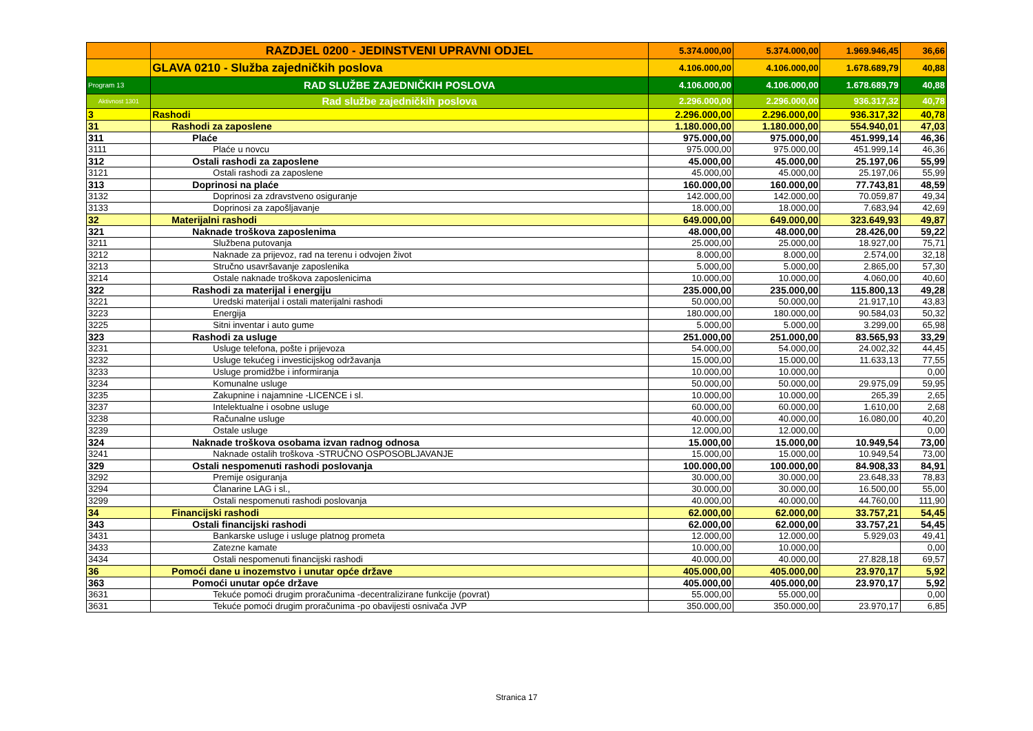| | RAZDJEL 0200 - JEDINSTVENI UPRAVNI ODJEL | 5.374.000,00 | 5.374.000,00 | 1.969.946,45 | 36,66 |
| | GLAVA 0210 - Služba zajedničkih poslova | 4.106.000,00 | 4.106.000,00 | 1.678.689,79 | 40,88 |
| Program 13 | RAD SLUŽBE ZAJEDNIČKIH POSLOVA | 4.106.000,00 | 4.106.000,00 | 1.678.689,79 | 40,88 |
| Aktivnost 1301 | Rad službe zajedničkih poslova | 2.296.000,00 | 2.296.000,00 | 936.317,32 | 40,78 |
| 3 | Rashodi | 2.296.000,00 | 2.296.000,00 | 936.317,32 | 40,78 |
| 31 | Rashodi za zaposlene | 1.180.000,00 | 1.180.000,00 | 554.940,01 | 47,03 |
| 311 | Plaće | 975.000,00 | 975.000,00 | 451.999,14 | 46,36 |
| 3111 | Plaće u novcu | 975.000,00 | 975.000,00 | 451.999,14 | 46,36 |
| 312 | Ostali rashodi za zaposlene | 45.000,00 | 45.000,00 | 25.197,06 | 55,99 |
| 3121 | Ostali rashodi za zaposlene | 45.000,00 | 45.000,00 | 25.197,06 | 55,99 |
| 313 | Doprinosi na plaće | 160.000,00 | 160.000,00 | 77.743,81 | 48,59 |
| 3132 | Doprinosi za zdravstveno osiguranje | 142.000,00 | 142.000,00 | 70.059,87 | 49,34 |
| 3133 | Doprinosi za zapošljavanje | 18.000,00 | 18.000,00 | 7.683,94 | 42,69 |
| 32 | Materijalni rashodi | 649.000,00 | 649.000,00 | 323.649,93 | 49,87 |
| 321 | Naknade troškova zaposlenima | 48.000,00 | 48.000,00 | 28.426,00 | 59,22 |
| 3211 | Službena putovanja | 25.000,00 | 25.000,00 | 18.927,00 | 75,71 |
| 3212 | Naknade za prijevoz, rad na terenu i odvojen život | 8.000,00 | 8.000,00 | 2.574,00 | 32,18 |
| 3213 | Stručno usavršavanje zaposlenika | 5.000,00 | 5.000,00 | 2.865,00 | 57,30 |
| 3214 | Ostale naknade troškova zaposlenicima | 10.000,00 | 10.000,00 | 4.060,00 | 40,60 |
| 322 | Rashodi za materijal i energiju | 235.000,00 | 235.000,00 | 115.800,13 | 49,28 |
| 3221 | Uredski materijal i ostali materijalni rashodi | 50.000,00 | 50.000,00 | 21.917,10 | 43,83 |
| 3223 | Energija | 180.000,00 | 180.000,00 | 90.584,03 | 50,32 |
| 3225 | Sitni inventar i auto gume | 5.000,00 | 5.000,00 | 3.299,00 | 65,98 |
| 323 | Rashodi za usluge | 251.000,00 | 251.000,00 | 83.565,93 | 33,29 |
| 3231 | Usluge telefona, pošte i prijevoza | 54.000,00 | 54.000,00 | 24.002,32 | 44,45 |
| 3232 | Usluge tekućeg i investicijskog održavanja | 15.000,00 | 15.000,00 | 11.633,13 | 77,55 |
| 3233 | Usluge promidžbe i informiranja | 10.000,00 | 10.000,00 | | 0,00 |
| 3234 | Komunalne usluge | 50.000,00 | 50.000,00 | 29.975,09 | 59,95 |
| 3235 | Zakupnine i najamnine -LICENCE i sl. | 10.000,00 | 10.000,00 | 265,39 | 2,65 |
| 3237 | Intelektualne i osobne usluge | 60.000,00 | 60.000,00 | 1.610,00 | 2,68 |
| 3238 | Računalne usluge | 40.000,00 | 40.000,00 | 16.080,00 | 40,20 |
| 3239 | Ostale usluge | 12.000,00 | 12.000,00 | | 0,00 |
| 324 | Naknade troškova osobama izvan radnog odnosa | 15.000,00 | 15.000,00 | 10.949,54 | 73,00 |
| 3241 | Naknade ostalih troškova -STRUČNO OSPOSOBLJAVANJE | 15.000,00 | 15.000,00 | 10.949,54 | 73,00 |
| 329 | Ostali nespomenuti rashodi poslovanja | 100.000,00 | 100.000,00 | 84.908,33 | 84,91 |
| 3292 | Premije osiguranja | 30.000,00 | 30.000,00 | 23.648,33 | 78,83 |
| 3294 | Članarine LAG i sl., | 30.000,00 | 30.000,00 | 16.500,00 | 55,00 |
| 3299 | Ostali nespomenuti rashodi poslovanja | 40.000,00 | 40.000,00 | 44.760,00 | 111,90 |
| 34 | Financijski rashodi | 62.000,00 | 62.000,00 | 33.757,21 | 54,45 |
| 343 | Ostali financijski rashodi | 62.000,00 | 62.000,00 | 33.757,21 | 54,45 |
| 3431 | Bankarske usluge i usluge platnog prometa | 12.000,00 | 12.000,00 | 5.929,03 | 49,41 |
| 3433 | Zatezne kamate | 10.000,00 | 10.000,00 | | 0,00 |
| 3434 | Ostali nespomenuti financijski rashodi | 40.000,00 | 40.000,00 | 27.828,18 | 69,57 |
| 36 | Pomoći dane u inozemstvo i unutar opće države | 405.000,00 | 405.000,00 | 23.970,17 | 5,92 |
| 363 | Pomoći unutar opće države | 405.000,00 | 405.000,00 | 23.970,17 | 5,92 |
| 3631 | Tekuće pomoći drugim proračunima -decentralizirane funkcije (povrat) | 55.000,00 | 55.000,00 | | 0,00 |
| 3631 | Tekuće pomoći drugim proračunima -po obavijesti osnivača JVP | 350.000,00 | 350.000,00 | 23.970,17 | 6,85 |
Stranica 17